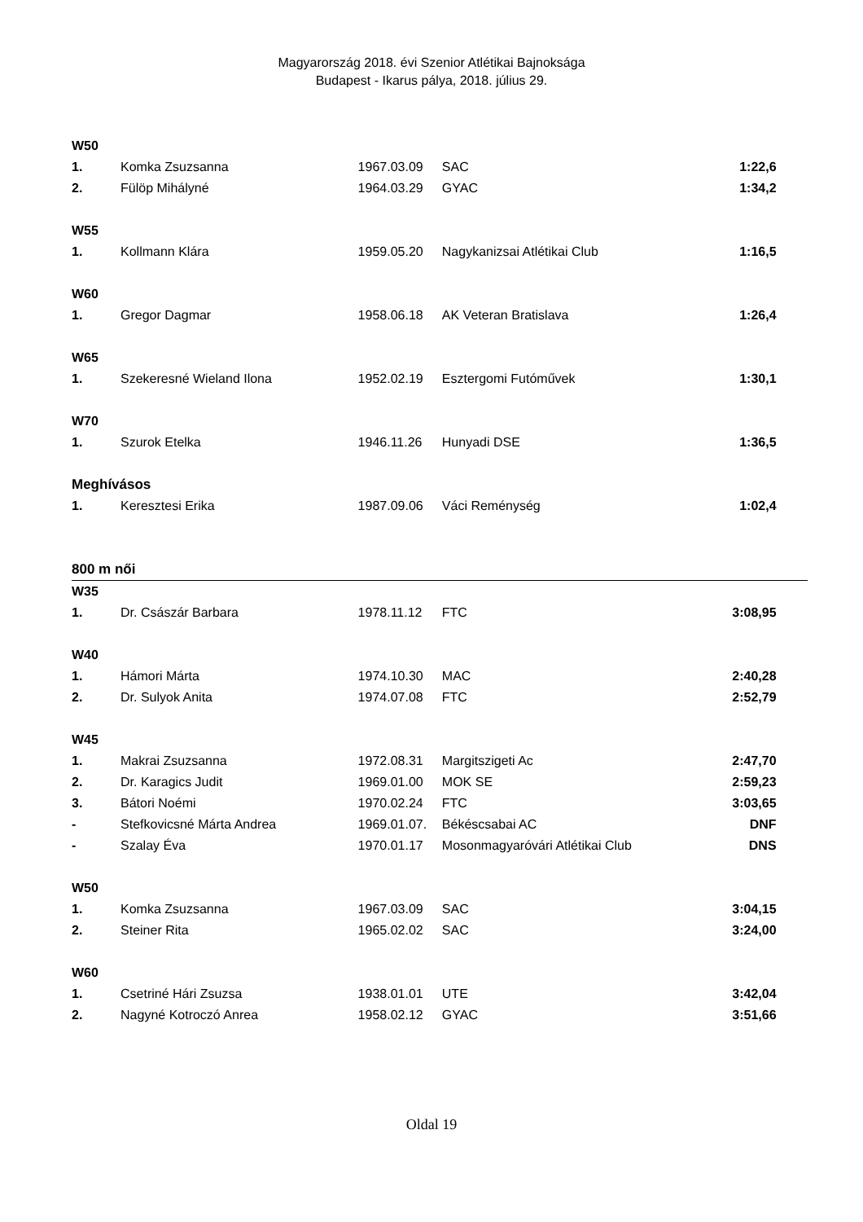Magyarország 2018. évi Szenior Atlétikai Bajnoksága
Budapest - Ikarus pálya, 2018. július 29.
| W50 | | | | | |
| 1. | Komka Zsuzsanna | 1967.03.09 | SAC | 1:22,6 | |
| 2. | Fülöp Mihályné | 1964.03.29 | GYAC | 1:34,2 | |
| W55 | | | | | |
| 1. | Kollmann Klára | 1959.05.20 | Nagykanizsai Atlétikai Club | 1:16,5 | |
| W60 | | | | | |
| 1. | Gregor Dagmar | 1958.06.18 | AK Veteran Bratislava | 1:26,4 | |
| W65 | | | | | |
| 1. | Szekeresné Wieland Ilona | 1952.02.19 | Esztergomi Futóművek | 1:30,1 | |
| W70 | | | | | |
| 1. | Szurok Etelka | 1946.11.26 | Hunyadi DSE | 1:36,5 | |
| Meghívásos | | | | | |
| 1. | Keresztesi Erika | 1987.09.06 | Váci Reménység | 1:02,4 | |
| 800 m női | | | | | |
| W35 | | | | | |
| 1. | Dr. Császár Barbara | 1978.11.12 | FTC | 3:08,95 | |
| W40 | | | | | |
| 1. | Hámori Márta | 1974.10.30 | MAC | 2:40,28 | |
| 2. | Dr. Sulyok Anita | 1974.07.08 | FTC | 2:52,79 | |
| W45 | | | | | |
| 1. | Makrai Zsuzsanna | 1972.08.31 | Margitszigeti Ac | 2:47,70 | |
| 2. | Dr. Karagics Judit | 1969.01.00 | MOK SE | 2:59,23 | |
| 3. | Bátori Noémi | 1970.02.24 | FTC | 3:03,65 | |
| - | Stefkovicsné Márta Andrea | 1969.01.07. | Békéscsabai AC | DNF | |
| - | Szalay Éva | 1970.01.17 | Mosonmagyaróvári Atlétikai Club | DNS | |
| W50 | | | | | |
| 1. | Komka Zsuzsanna | 1967.03.09 | SAC | 3:04,15 | |
| 2. | Steiner Rita | 1965.02.02 | SAC | 3:24,00 | |
| W60 | | | | | |
| 1. | Csetriné Hári Zsuzsa | 1938.01.01 | UTE | 3:42,04 | |
| 2. | Nagyné Kotroczó Anrea | 1958.02.12 | GYAC | 3:51,66 | |
Oldal 19